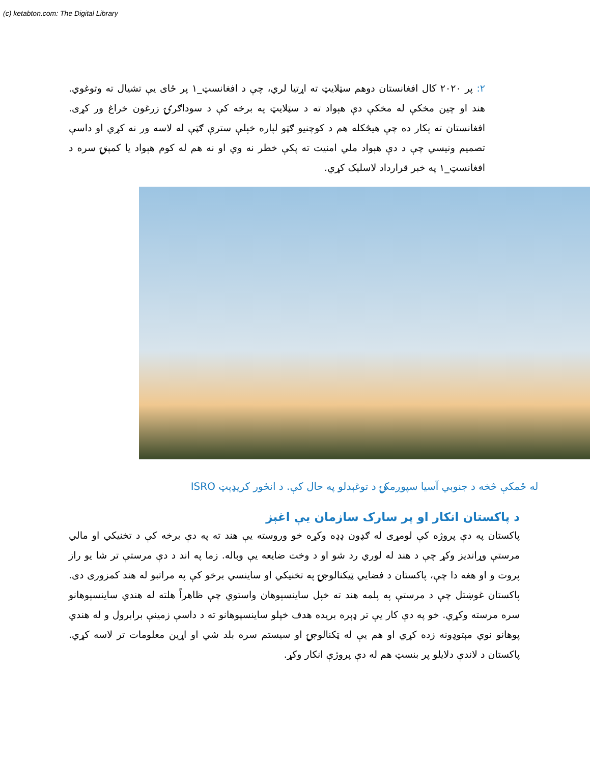(c) ketabton.com: The Digital Library
۲: پر ۲۰۲۰ کال افغانستان دوهم سټلایټ ته اړتیا لري، چې د افغانسټ_۱ پر ځای یې تشیال ته وتوغوي. هند او چین مخکې له مخکې دې هېواد ته د سټلایټ په برخه کې د سوداګرۍ زرغون خراغ ور کړی. افغانستان ته پکار ده چې هیڅکله هم د کوچنیو ګټو لپاره خپلې سترې ګټې له لاسه ور نه کړي او داسې تصمیم ونیسي چې د دې هېواد ملي امنیت ته پکې خطر نه وي او نه هم له کوم هېواد یا کمپنۍ سره د افغانسټ_۱ په خبر قرارداد لاسلیک کړي.
له ځمکې څخه د جنوبي آسیا سپوږمکۍ د توغېدلو په حال کې. د انځور کریډېټ ISRO
د پاکستان انکار او پر سارک سازمان يې اغېز
پاکستان په دې پروژه کې لومړی له ګډون ډډه وکړه خو وروسته یې هند ته په دې برخه کې د تخنیکي او مالي مرستې وړاندیز وکړ چې د هند له لوري رد شو او د وخت ضایعه یې وباله. زما په اند د دې مرستې تر شا یو راز پروت و او هغه دا چې، پاکستان د فضایي ټیکنالوجۍ په تخنیکي او ساینسي برخو کې په مراتبو له هند کمزوری دی. پاکستان غوښتل چې د مرستې په پلمه هند ته خپل ساینسپوهان واستوي چې ظاهراً هلته له هندي ساینسپوهانو سره مرسته وکړي. خو په دې کار یې تر ډېره بریده هدف خپلو ساینسپوهانو ته د داسې زمینې برابرول و له هندي پوهانو نوي مېتوډونه زده کړي او هم یې له ټکنالوجۍ او سیستم سره بلد شي او اړین معلومات تر لاسه کړي. پاکستان د لاندې دلایلو پر بنسټ هم له دې پروژې انکار وکړ.